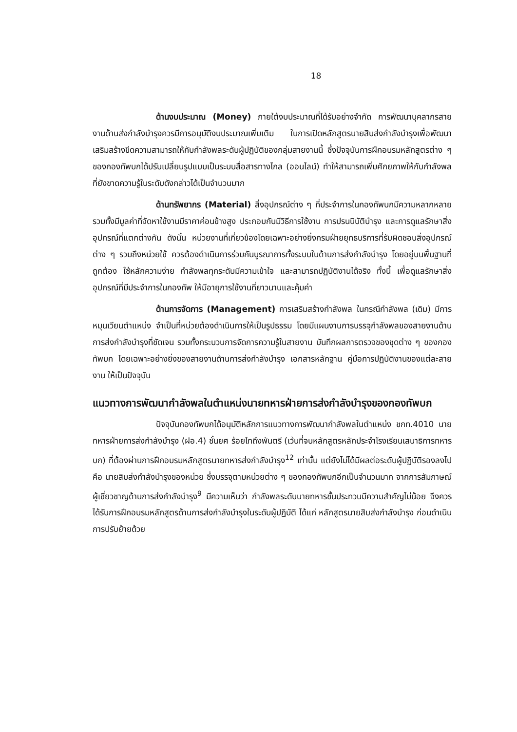18
ด้านงบประมาณ (Money) ภายใต้งบประมาณที่ได้รับอย่างจำกัด การพัฒนาบุคลากรสายงานด้านส่งกำลังบำรุงควรมีการอนุมัติงบประมาณเพิ่มเติม ในการเปิดหลักสูตรนายสิบส่งกำลังบำรุงเพื่อพัฒนาเสริมสร้างขีดความสามารถให้กับกำลังพลระดับผู้ปฏิบัติของกลุ่มสายงานนี้ ซึ่งปัจจุบันการฝึกอบรมหลักสูตรต่าง ๆ ของกองทัพบกได้ปรับเปลี่ยนรูปแบบเป็นระบบสื่อสารทางไกล (ออนไลน์) ทำให้สามารถเพิ่มศักยภาพให้กับกำลังพลที่ยังขาดความรู้ในระดับดังกล่าวได้เป็นจำนวนมาก
ด้านทรัพยากร (Material) สิ่งอุปกรณ์ต่าง ๆ ที่ประจำการในกองทัพบกมีความหลากหลายรวมทั้งมีมูลค่าที่จัดหาใช้งานมีราคาค่อนข้างสูง ประกอบกับมีวิธีการใช้งาน การปรนนิบัติบำรุง และการดูแลรักษาสิ่งอุปกรณ์ที่แตกต่างกัน ดังนั้น หน่วยงานที่เกี่ยวข้องโดยเฉพาะอย่างยิ่งกรมฝ่ายยุทธบริการที่รับผิดชอบสิ่งอุปกรณ์ต่าง ๆ รวมถึงหน่วยใช้ ควรต้องดำเนินการร่วมกันบูรณาการทั้งระบบในด้านการส่งกำลังบำรุง โดยอยู่บนพื้นฐานที่ถูกต้อง ใช้หลักความง่าย กำลังพลทุกระดับมีความเข้าใจ และสามารถปฏิบัติงานได้จริง ทั้งนี้ เพื่อดูแลรักษาสิ่งอุปกรณ์ที่มีประจำการในกองทัพ ให้มีอายุการใช้งานที่ยาวนานและคุ้มค่า
ด้านการจัดการ (Management) การเสริมสร้างกำลังพล ในกรณีกำลังพล (เดิม) มีการหมุนเวียนตำแหน่ง จำเป็นที่หน่วยต้องดำเนินการให้เป็นรูปธรรม โดยมีแผนงานการบรรจุกำลังพลของสายงานด้านการส่งกำลังบำรุงที่ชัดเจน รวมทั้งกระบวนการจัดการความรู้ในสายงาน บันทึกผลการตรวจของชุดต่าง ๆ ของกองทัพบก โดยเฉพาะอย่างยิ่งของสายงานด้านการส่งกำลังบำรุง เอกสารหลักฐาน คู่มือการปฏิบัติงานของแต่ละสายงาน ให้เป็นปัจจุบัน
แนวทางการพัฒนากำลังพลในตำแหน่งนายทหารฝ่ายการส่งกำลังบำรุงของกองทัพบก
ปัจจุบันกองทัพบกได้อนุมัติหลักการแนวทางการพัฒนากำลังพลในตำแหน่ง ชกท.4010 นายทหารฝ่ายการส่งกำลังบำรุง (ฝอ.4) ชั้นยศ ร้อยโทถึงพันตรี (เว้นที่จบหลักสูตรหลักประจำโรงเรียนเสนาธิการทหารบก) ที่ต้องผ่านการฝึกอบรมหลักสูตรนายทหารส่งกำลังบำรุง<sup>12</sup> เท่านั้น แต่ยังไม่ได้มีผลต่อระดับผู้ปฏิบัติรองลงไป คือ นายสิบส่งกำลังบำรุงของหน่วย ซึ่งบรรจุตามหน่วยต่าง ๆ ของกองทัพบกอีกเป็นจำนวนมาก จากการสัมภาษณ์ผู้เชี่ยวชาญด้านการส่งกำลังบำรุง<sup>9</sup> มีความเห็นว่า กำลังพลระดับนายทหารชั้นประทวนมีความสำคัญไม่น้อย จึงควรได้รับการฝึกอบรมหลักสูตรด้านการส่งกำลังบำรุงในระดับผู้ปฏิบัติ ได้แก่ หลักสูตรนายสิบส่งกำลังบำรุง ก่อนดำเนินการปรับย้ายด้วย